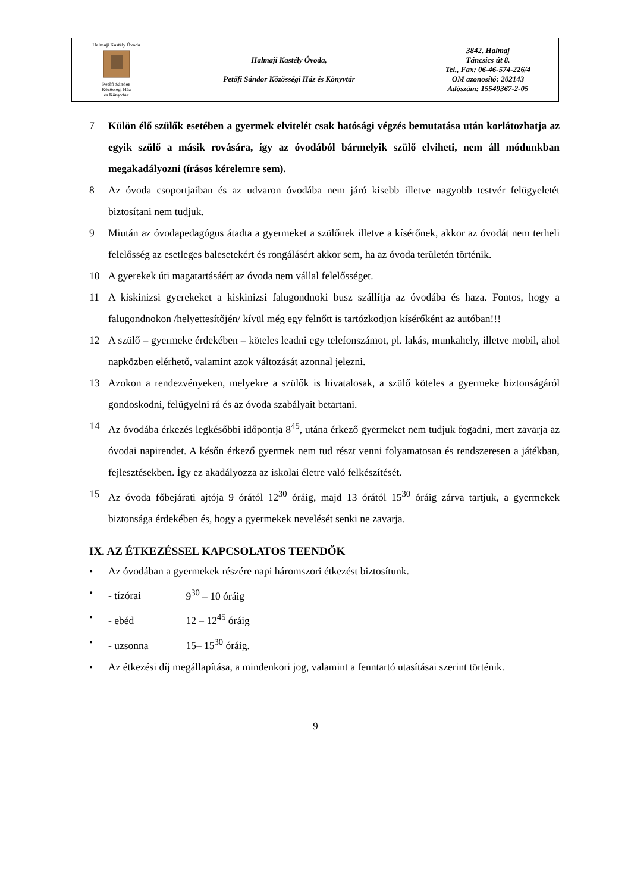| Halmaji Kastély Óvoda Petőfi Sándor Közösségi Ház és Könyvtár | Halmaji Kastély Óvoda, Petőfi Sándor Közösségi Ház és Könyvtár | 3842. Halmaj Táncsics út 8. Tel., Fax: 06-46-574-226/4 OM azonosító: 202143 Adószám: 15549367-2-05 |
7 Külön élő szülők esetében a gyermek elvitelét csak hatósági végzés bemutatása után korlátozhatja az egyik szülő a másik rovására, így az óvodából bármelyik szülő elviheti, nem áll módunkban megakadályozni (írásos kérelemre sem).
8 Az óvoda csoportjaiban és az udvaron óvodába nem járó kisebb illetve nagyobb testvér felügyeletét biztosítani nem tudjuk.
9 Miután az óvodapedagógus átadta a gyermeket a szülőnek illetve a kísérőnek, akkor az óvodát nem terheli felelősség az esetleges balesetekért és rongálásért akkor sem, ha az óvoda területén történik.
10 A gyerekek úti magatartásáért az óvoda nem vállal felelősséget.
11 A kiskinizsi gyerekeket a kiskinizsi falugondnoki busz szállítja az óvodába és haza. Fontos, hogy a falugondnokon /helyettesítőjén/ kívül még egy felnőtt is tartózkodjon kísérőként az autóban!!!
12 A szülő – gyermeke érdekében – köteles leadni egy telefonszámot, pl. lakás, munkahely, illetve mobil, ahol napközben elérhető, valamint azok változását azonnal jelezni.
13 Azokon a rendezvényeken, melyekre a szülők is hivatalosak, a szülő köteles a gyermeke biztonságáról gondoskodni, felügyelni rá és az óvoda szabályait betartani.
14 Az óvodába érkezés legkésőbbi időpontja 8<sup>45</sup>, utána érkező gyermeket nem tudjuk fogadni, mert zavarja az óvodai napirendet. A későn érkező gyermek nem tud részt venni folyamatosan és rendszeresen a játékban, fejlesztésekben. Így ez akadályozza az iskolai életre való felkészítését.
15 Az óvoda főbejárati ajtója 9 órától 12<sup>30</sup> óráig, majd 13 órától 15<sup>30</sup> óráig zárva tartjuk, a gyermekek biztonsága érdekében és, hogy a gyermekek nevelését senki ne zavarja.
IX. AZ ÉTKEZÉSSEL KAPCSOLATOS TEENDŐK
• Az óvodában a gyermekek részére napi háromszori étkezést biztosítunk.
• - tízórai 9<sup>30</sup> – 10 óráig
• - ebéd 12 – 12<sup>45</sup> óráig
• - uzsonna 15– 15<sup>30</sup> óráig.
• Az étkezési díj megállapítása, a mindenkori jog, valamint a fenntartó utasításai szerint történik.
9